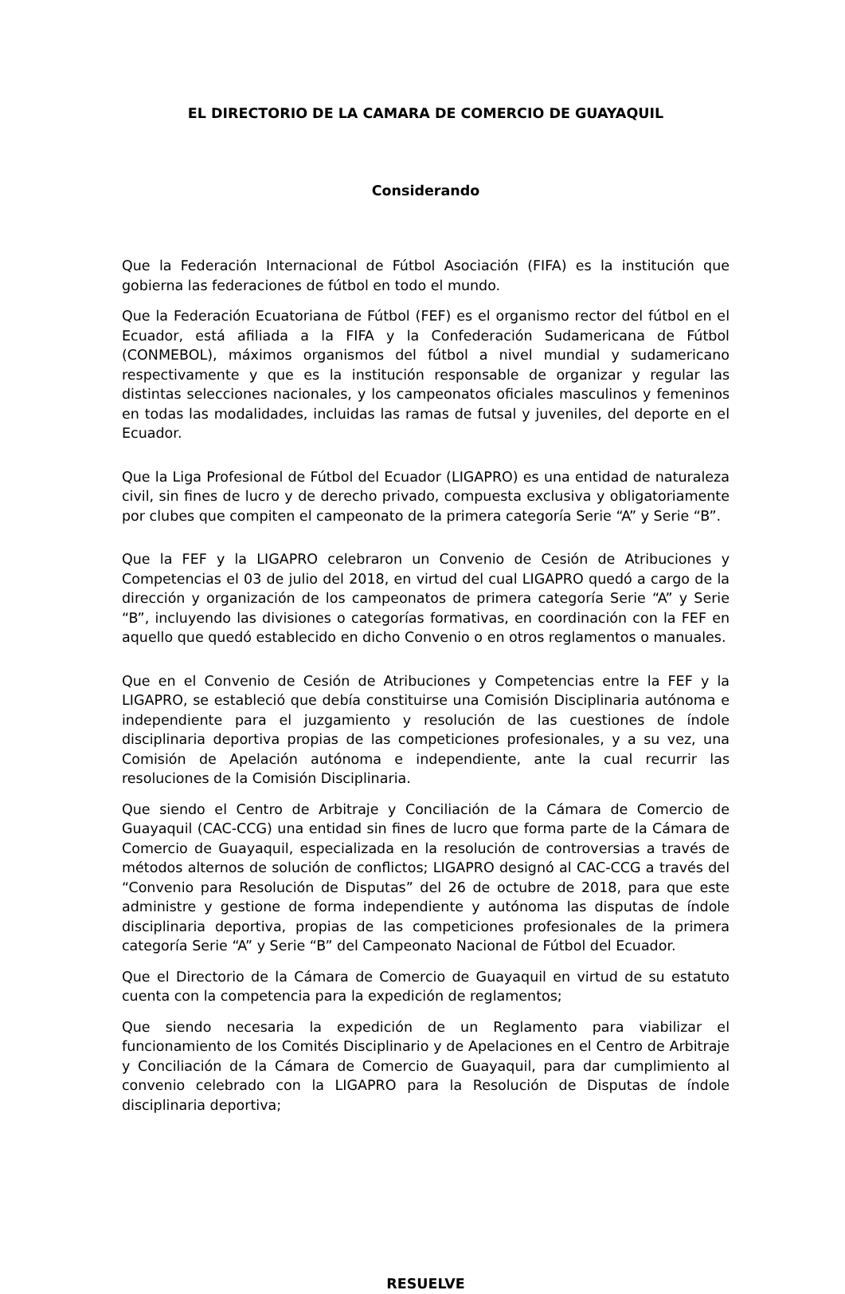EL DIRECTORIO DE LA CAMARA DE COMERCIO DE GUAYAQUIL
Considerando
Que la Federación Internacional de Fútbol Asociación (FIFA) es la institución que gobierna las federaciones de fútbol en todo el mundo.
Que la Federación Ecuatoriana de Fútbol (FEF) es el organismo rector del fútbol en el Ecuador, está afiliada a la FIFA y la Confederación Sudamericana de Fútbol (CONMEBOL), máximos organismos del fútbol a nivel mundial y sudamericano respectivamente y que es la institución responsable de organizar y regular las distintas selecciones nacionales, y los campeonatos oficiales masculinos y femeninos en todas las modalidades, incluidas las ramas de futsal y juveniles, del deporte en el Ecuador.
Que la Liga Profesional de Fútbol del Ecuador (LIGAPRO) es una entidad de naturaleza civil, sin fines de lucro y de derecho privado, compuesta exclusiva y obligatoriamente por clubes que compiten el campeonato de la primera categoría Serie “A” y Serie “B”.
Que la FEF y la LIGAPRO celebraron un Convenio de Cesión de Atribuciones y Competencias el 03 de julio del 2018, en virtud del cual LIGAPRO quedó a cargo de la dirección y organización de los campeonatos de primera categoría Serie “A” y Serie “B”, incluyendo las divisiones o categorías formativas, en coordinación con la FEF en aquello que quedó establecido en dicho Convenio o en otros reglamentos o manuales.
Que en el Convenio de Cesión de Atribuciones y Competencias entre la FEF y la LIGAPRO, se estableció que debía constituirse una Comisión Disciplinaria autónoma e independiente para el juzgamiento y resolución de las cuestiones de índole disciplinaria deportiva propias de las competiciones profesionales, y a su vez, una Comisión de Apelación autónoma e independiente, ante la cual recurrir las resoluciones de la Comisión Disciplinaria.
Que siendo el Centro de Arbitraje y Conciliación de la Cámara de Comercio de Guayaquil (CAC-CCG) una entidad sin fines de lucro que forma parte de la Cámara de Comercio de Guayaquil, especializada en la resolución de controversias a través de métodos alternos de solución de conflictos; LIGAPRO designó al CAC-CCG a través del “Convenio para Resolución de Disputas” del 26 de octubre de 2018, para que este administre y gestione de forma independiente y autónoma las disputas de índole disciplinaria deportiva, propias de las competiciones profesionales de la primera categoría Serie “A” y Serie “B” del Campeonato Nacional de Fútbol del Ecuador.
Que el Directorio de la Cámara de Comercio de Guayaquil en virtud de su estatuto cuenta con la competencia para la expedición de reglamentos;
Que siendo necesaria la expedición de un Reglamento para viabilizar el funcionamiento de los Comités Disciplinario y de Apelaciones en el Centro de Arbitraje y Conciliación de la Cámara de Comercio de Guayaquil, para dar cumplimiento al convenio celebrado con la LIGAPRO para la Resolución de Disputas de índole disciplinaria deportiva;
RESUELVE